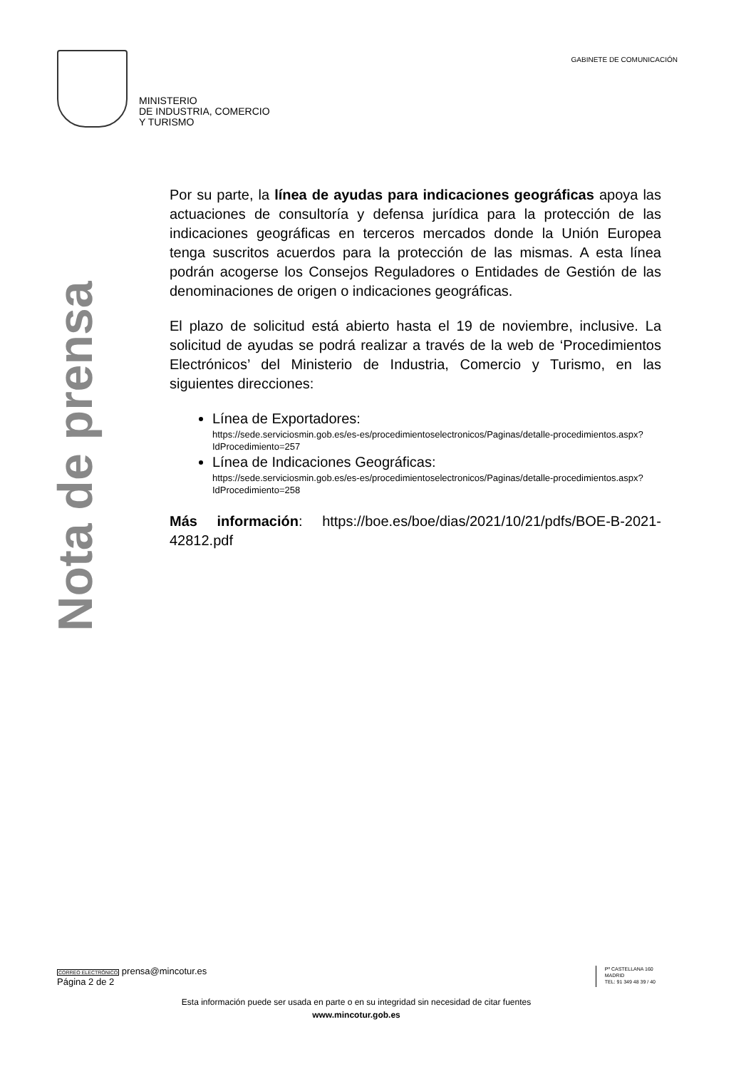MINISTERIO
DE INDUSTRIA, COMERCIO
Y TURISMO
GABINETE DE COMUNICACIÓN
Nota de prensa
Por su parte, la línea de ayudas para indicaciones geográficas apoya las actuaciones de consultoría y defensa jurídica para la protección de las indicaciones geográficas en terceros mercados donde la Unión Europea tenga suscritos acuerdos para la protección de las mismas. A esta línea podrán acogerse los Consejos Reguladores o Entidades de Gestión de las denominaciones de origen o indicaciones geográficas.
El plazo de solicitud está abierto hasta el 19 de noviembre, inclusive. La solicitud de ayudas se podrá realizar a través de la web de ‘Procedimientos Electrónicos’ del Ministerio de Industria, Comercio y Turismo, en las siguientes direcciones:
Línea de Exportadores:
https://sede.serviciosmin.gob.es/es-es/procedimientoselectronicos/Paginas/detalle-procedimientos.aspx?IdProcedimiento=257
Línea de Indicaciones Geográficas:
https://sede.serviciosmin.gob.es/es-es/procedimientoselectronicos/Paginas/detalle-procedimientos.aspx?IdProcedimiento=258
Más información: https://boe.es/boe/dias/2021/10/21/pdfs/BOE-B-2021-42812.pdf
CORREO ELECTRÓNICO prensa@mincotur.es
Página 2 de 2
Pº CASTELLANA 160
MADRID
TEL: 91 349 48 39 / 40
Esta información puede ser usada en parte o en su integridad sin necesidad de citar fuentes
www.mincotur.gob.es